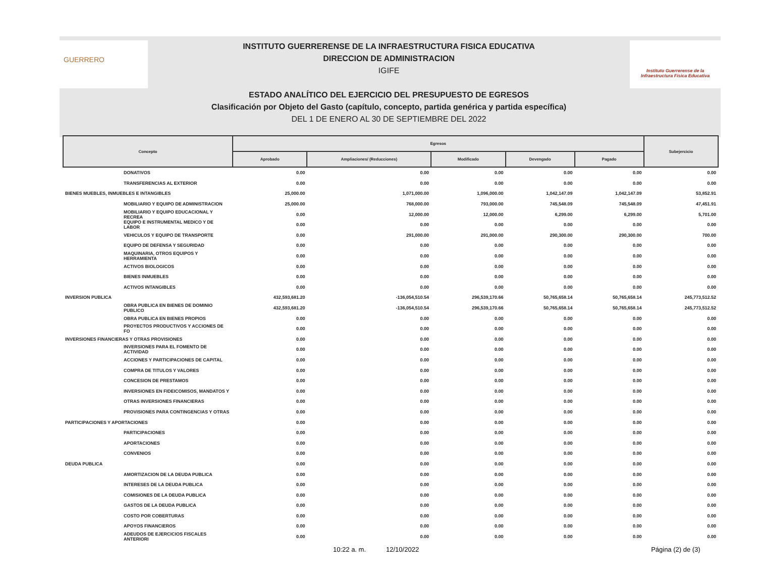GUERRERO
INSTITUTO GUERRERENSE DE LA INFRAESTRUCTURA FISICA EDUCATIVA
DIRECCION DE ADMINISTRACION
IGIFE
ESTADO ANALÍTICO DEL EJERCICIO DEL PRESUPUESTO DE EGRESOS
Clasificación por Objeto del Gasto (capítulo, concepto, partida genérica y partida específica)
DEL 1 DE ENERO AL 30 DE SEPTIEMBRE DEL 2022
Instituto Guerrerense de la Infraestructura Física Educativa
| Concepto | Egresos | | | | | Subejercicio |
| --- | --- | --- | --- | --- | --- | --- |
| | Aprobado | Ampliaciones/ (Reducciones) | Modificado | Devengado | Pagado | |
| DONATIVOS | 0.00 | 0.00 | 0.00 | 0.00 | 0.00 | 0.00 |
| TRANSFERENCIAS AL EXTERIOR | 0.00 | 0.00 | 0.00 | 0.00 | 0.00 | 0.00 |
| BIENES MUEBLES, INMUEBLES E INTANGIBLES | 25,000.00 | 1,071,000.00 | 1,096,000.00 | 1,042,147.09 | 1,042,147.09 | 53,852.91 |
| MOBILIARIO Y EQUIPO DE ADMINISTRACION | 25,000.00 | 768,000.00 | 793,000.00 | 745,548.09 | 745,548.09 | 47,451.91 |
| MOBILIARIO Y EQUIPO EDUCACIONAL Y RECREA | 0.00 | 12,000.00 | 12,000.00 | 6,299.00 | 6,299.00 | 5,701.00 |
| EQUIPO E INSTRUMENTAL MEDICO Y DE LABOR | 0.00 | 0.00 | 0.00 | 0.00 | 0.00 | 0.00 |
| VEHICULOS Y EQUIPO DE TRANSPORTE | 0.00 | 291,000.00 | 291,000.00 | 290,300.00 | 290,300.00 | 700.00 |
| EQUIPO DE DEFENSA Y SEGURIDAD | 0.00 | 0.00 | 0.00 | 0.00 | 0.00 | 0.00 |
| MAQUINARIA, OTROS EQUIPOS Y HERRAMIENTA | 0.00 | 0.00 | 0.00 | 0.00 | 0.00 | 0.00 |
| ACTIVOS BIOLOGICOS | 0.00 | 0.00 | 0.00 | 0.00 | 0.00 | 0.00 |
| BIENES INMUEBLES | 0.00 | 0.00 | 0.00 | 0.00 | 0.00 | 0.00 |
| ACTIVOS INTANGIBLES | 0.00 | 0.00 | 0.00 | 0.00 | 0.00 | 0.00 |
| INVERSION PUBLICA | 432,593,681.20 | -136,054,510.54 | 296,539,170.66 | 50,765,658.14 | 50,765,658.14 | 245,773,512.52 |
| OBRA PUBLICA EN BIENES DE DOMINIO PUBLICO | 432,593,681.20 | -136,054,510.54 | 296,539,170.66 | 50,765,658.14 | 50,765,658.14 | 245,773,512.52 |
| OBRA PUBLICA EN BIENES PROPIOS | 0.00 | 0.00 | 0.00 | 0.00 | 0.00 | 0.00 |
| PROYECTOS PRODUCTIVOS Y ACCIONES DE FO | 0.00 | 0.00 | 0.00 | 0.00 | 0.00 | 0.00 |
| INVERSIONES FINANCIERAS Y OTRAS PROVISIONES | 0.00 | 0.00 | 0.00 | 0.00 | 0.00 | 0.00 |
| INVERSIONES PARA EL FOMENTO DE ACTIVIDAD | 0.00 | 0.00 | 0.00 | 0.00 | 0.00 | 0.00 |
| ACCIONES Y PARTICIPACIONES DE CAPITAL | 0.00 | 0.00 | 0.00 | 0.00 | 0.00 | 0.00 |
| COMPRA DE TITULOS Y VALORES | 0.00 | 0.00 | 0.00 | 0.00 | 0.00 | 0.00 |
| CONCESION DE PRESTAMOS | 0.00 | 0.00 | 0.00 | 0.00 | 0.00 | 0.00 |
| INVERSIONES EN FIDEICOMISOS, MANDATOS Y | 0.00 | 0.00 | 0.00 | 0.00 | 0.00 | 0.00 |
| OTRAS INVERSIONES FINANCIERAS | 0.00 | 0.00 | 0.00 | 0.00 | 0.00 | 0.00 |
| PROVISIONES PARA CONTINGENCIAS Y OTRAS | 0.00 | 0.00 | 0.00 | 0.00 | 0.00 | 0.00 |
| PARTICIPACIONES Y APORTACIONES | 0.00 | 0.00 | 0.00 | 0.00 | 0.00 | 0.00 |
| PARTICIPACIONES | 0.00 | 0.00 | 0.00 | 0.00 | 0.00 | 0.00 |
| APORTACIONES | 0.00 | 0.00 | 0.00 | 0.00 | 0.00 | 0.00 |
| CONVENIOS | 0.00 | 0.00 | 0.00 | 0.00 | 0.00 | 0.00 |
| DEUDA PUBLICA | 0.00 | 0.00 | 0.00 | 0.00 | 0.00 | 0.00 |
| AMORTIZACION DE LA DEUDA PUBLICA | 0.00 | 0.00 | 0.00 | 0.00 | 0.00 | 0.00 |
| INTERESES DE LA DEUDA PUBLICA | 0.00 | 0.00 | 0.00 | 0.00 | 0.00 | 0.00 |
| COMISIONES DE LA DEUDA PUBLICA | 0.00 | 0.00 | 0.00 | 0.00 | 0.00 | 0.00 |
| GASTOS DE LA DEUDA PUBLICA | 0.00 | 0.00 | 0.00 | 0.00 | 0.00 | 0.00 |
| COSTO POR COBERTURAS | 0.00 | 0.00 | 0.00 | 0.00 | 0.00 | 0.00 |
| APOYOS FINANCIEROS | 0.00 | 0.00 | 0.00 | 0.00 | 0.00 | 0.00 |
| ADEUDOS DE EJERCICIOS FISCALES ANTERIORI | 0.00 | 0.00 | 0.00 | 0.00 | 0.00 | 0.00 |
10:22 a. m. 12/10/2022 Página (2) de (3)